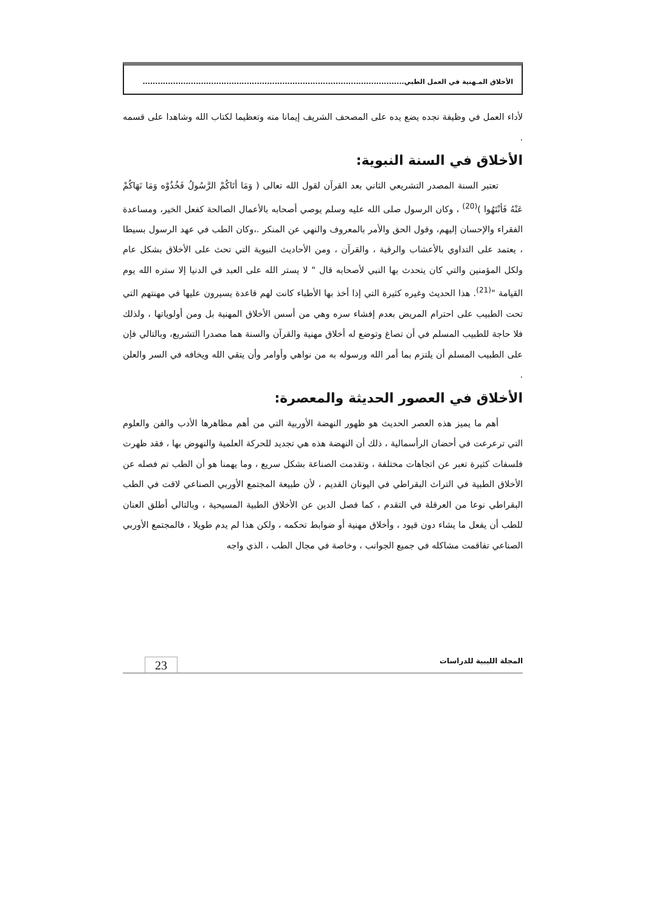الأخلاق المـهنية في العمل الطبي.......................................................................................................
لأداء العمل في وظيفة نجده يضع يده على المصحف الشريف إيمانا منه وتعظيما لكتاب الله وشاهدا على قسمه .
الأخلاق في السنة النبوية:
تعتبر السنة المصدر التشريعي الثاني بعد القرآن لقول الله تعالى ( وَمَا أتَاكُمْ الرَّسُولُ فَخُذُوْه وَمَا نَهَاكُمْ عَنْهُ فَأنْتَهُوا )<sup>(20)</sup> ، وكان الرسول صلى الله عليه وسلم يوصي أصحابه بالأعمال الصالحة كفعل الخير، ومساعدة الفقراء والإحسان إليهم، وقول الحق والأمر بالمعروف والنهي عن المنكر .،وكان الطب في عهد الرسول بسيطا ، يعتمد على التداوي بالأعشاب والرقية ، والقرآن ، ومن الأحاديث النبوية التي تحث على الأخلاق بشكل عام ولكل المؤمنين والتي كان يتحدث بها النبي لأصحابه قال " لا يستر الله على العبد في الدنيا إلا ستره الله يوم القيامة "<sup>(21)</sup>. هذا الحديث وغيره كثيرة التي إذا أخذ بها الأطباء كانت لهم قاعدة يسيرون عليها في مهنتهم التي تحت الطبيب على احترام المريض بعدم إفشاء سره وهي من أسس الأخلاق المهنية بل ومن أولوياتها ، ولذلك فلا حاجة للطبيب المسلم في أن تصاغ وتوضع له أخلاق مهنية والقرآن والسنة هما مصدرا التشريع، وبالتالي فإن على الطبيب المسلم أن يلتزم بما أمر الله ورسوله به من نواهي وأوامر وأن يتقي الله ويخافه في السر والعلن .
الأخلاق في العصور الحديثة والمعصرة:
أهم ما يميز هذه العصر الحديث هو ظهور النهضة الأوربية التي من أهم مظاهرها الأدب والفن والعلوم التي ترعرعت في أحضان الرأسمالية ، ذلك أن النهضة هذه هي تجديد للحركة العلمية والنهوض بها ، فقد ظهرت فلسفات كثيرة تعبر عن اتجاهات مختلفة ، وتقدمت الصناعة بشكل سريع ، وما يهمنا هو أن الطب تم فصله عن الأخلاق الطبية في التراث البقراطي في اليونان القديم ، لأن طبيعة المجتمع الأوربي الصناعي لاقت في الطب البقراطي نوعا من العرقلة في التقدم ، كما فصل الدين عن الأخلاق الطبية المسيحية ، وبالتالي أطلق العنان للطب أن يفعل ما يشاء دون قيود ، وأخلاق مهنية أو ضوابط تحكمه ، ولكن هذا لم يدم طويلا ، فالمجتمع الأوربي الصناعي تفاقمت مشاكله في جميع الجوانب ، وخاصة في مجال الطب ، الذي واجه
المجلة الليبية للدراسات 23